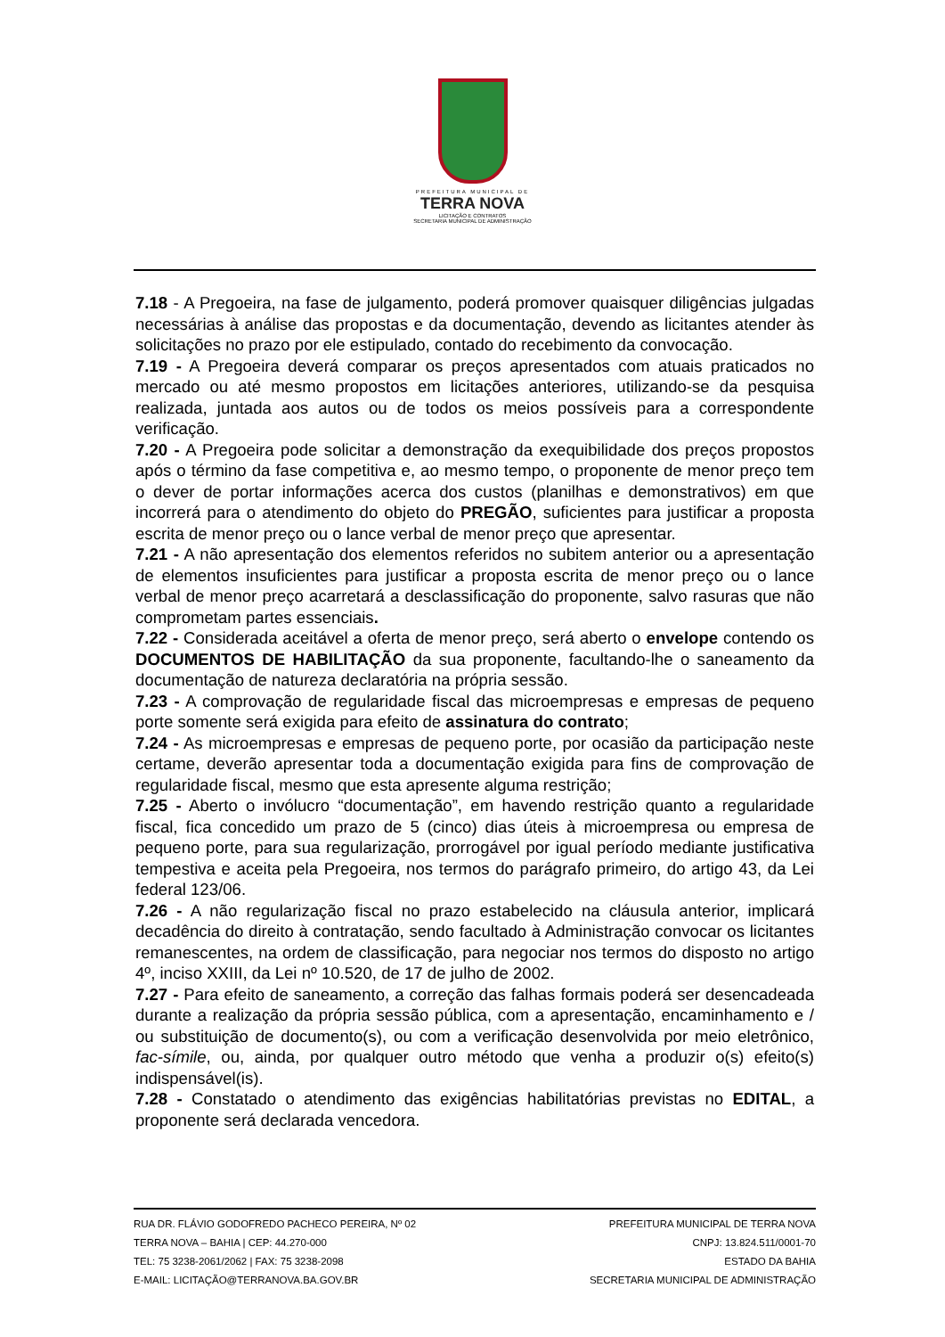PREFEITURA MUNICIPAL DE
TERRA NOVA
LICITAÇÃO E CONTRATOS
SECRETARIA MUNICIPAL DE ADMINISTRAÇÃO
7.18 - A Pregoeira, na fase de julgamento, poderá promover quaisquer diligências julgadas necessárias à análise das propostas e da documentação, devendo as licitantes atender às solicitações no prazo por ele estipulado, contado do recebimento da convocação.
7.19 - A Pregoeira deverá comparar os preços apresentados com atuais praticados no mercado ou até mesmo propostos em licitações anteriores, utilizando-se da pesquisa realizada, juntada aos autos ou de todos os meios possíveis para a correspondente verificação.
7.20 - A Pregoeira pode solicitar a demonstração da exequibilidade dos preços propostos após o término da fase competitiva e, ao mesmo tempo, o proponente de menor preço tem o dever de portar informações acerca dos custos (planilhas e demonstrativos) em que incorrerá para o atendimento do objeto do PREGÃO, suficientes para justificar a proposta escrita de menor preço ou o lance verbal de menor preço que apresentar.
7.21 - A não apresentação dos elementos referidos no subitem anterior ou a apresentação de elementos insuficientes para justificar a proposta escrita de menor preço ou o lance verbal de menor preço acarretará a desclassificação do proponente, salvo rasuras que não comprometam partes essenciais.
7.22 - Considerada aceitável a oferta de menor preço, será aberto o envelope contendo os DOCUMENTOS DE HABILITAÇÃO da sua proponente, facultando-lhe o saneamento da documentação de natureza declaratória na própria sessão.
7.23 - A comprovação de regularidade fiscal das microempresas e empresas de pequeno porte somente será exigida para efeito de assinatura do contrato;
7.24 - As microempresas e empresas de pequeno porte, por ocasião da participação neste certame, deverão apresentar toda a documentação exigida para fins de comprovação de regularidade fiscal, mesmo que esta apresente alguma restrição;
7.25 - Aberto o invólucro “documentação”, em havendo restrição quanto a regularidade fiscal, fica concedido um prazo de 5 (cinco) dias úteis à microempresa ou empresa de pequeno porte, para sua regularização, prorrogável por igual período mediante justificativa tempestiva e aceita pela Pregoeira, nos termos do parágrafo primeiro, do artigo 43, da Lei federal 123/06.
7.26 - A não regularização fiscal no prazo estabelecido na cláusula anterior, implicará decadência do direito à contratação, sendo facultado à Administração convocar os licitantes remanescentes, na ordem de classificação, para negociar nos termos do disposto no artigo 4º, inciso XXIII, da Lei nº 10.520, de 17 de julho de 2002.
7.27 - Para efeito de saneamento, a correção das falhas formais poderá ser desencadeada durante a realização da própria sessão pública, com a apresentação, encaminhamento e / ou substituição de documento(s), ou com a verificação desenvolvida por meio eletrônico, fac-símile, ou, ainda, por qualquer outro método que venha a produzir o(s) efeito(s) indispensável(is).
7.28 - Constatado o atendimento das exigências habilitatórias previstas no EDITAL, a proponente será declarada vencedora.
RUA DR. FLÁVIO GODOFREDO PACHECO PEREIRA, Nº 02
TERRA NOVA – BAHIA | CEP: 44.270-000
TEL: 75 3238-2061/2062 | FAX: 75 3238-2098
E-MAIL: LICITAÇÃO@TERRANOVA.BA.GOV.BR
PREFEITURA MUNICIPAL DE TERRA NOVA
CNPJ: 13.824.511/0001-70
ESTADO DA BAHIA
SECRETARIA MUNICIPAL DE ADMINISTRAÇÃO